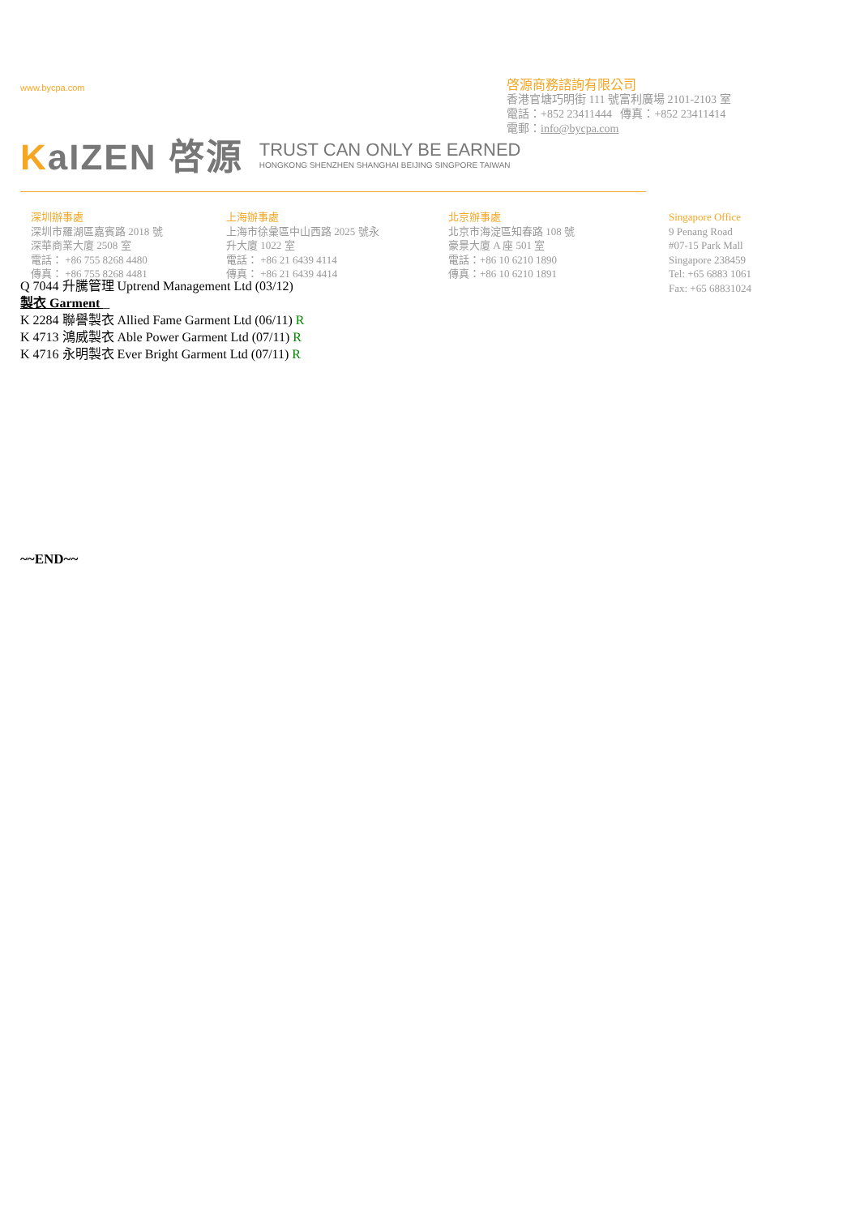www.bycpa.com
啓源商務諮詢有限公司
香港官塘巧明街 111 號富利廣場 2101-2103 室
電話：+852 23411444 傳真：+852 23411414
電郵：info@bycpa.com
KaIZEN 啓源
TRUST CAN ONLY BE EARNED
HONGKONG SHENZHEN SHANGHAI BEIJING SINGPORE TAIWAN
深圳辦事處
深圳市羅湖區嘉賓路 2018 號
深華商業大廈 2508 室
電話： +86 755 8268 4480
傳真： +86 755 8268 4481
上海辦事處
上海市徐彙區中山西路 2025 號永
升大廈 1022 室
電話： +86 21 6439 4114
傳真： +86 21 6439 4414
北京辦事處
北京市海淀區知春路 108 號
豪景大廈 A 座 501 室
電話：+86 10 6210 1890
傳真：+86 10 6210 1891
Singapore Office
9 Penang Road
#07-15 Park Mall
Singapore 238459
Tel: +65 6883 1061
Fax: +65 68831024
Q 7044 升騰管理 Uptrend Management Ltd (03/12)
製衣 Garment _
K 2284 聯譽製衣 Allied Fame Garment Ltd (06/11) R
K 4713 鴻威製衣 Able Power Garment Ltd (07/11) R
K 4716 永明製衣 Ever Bright Garment Ltd (07/11) R
~~END~~